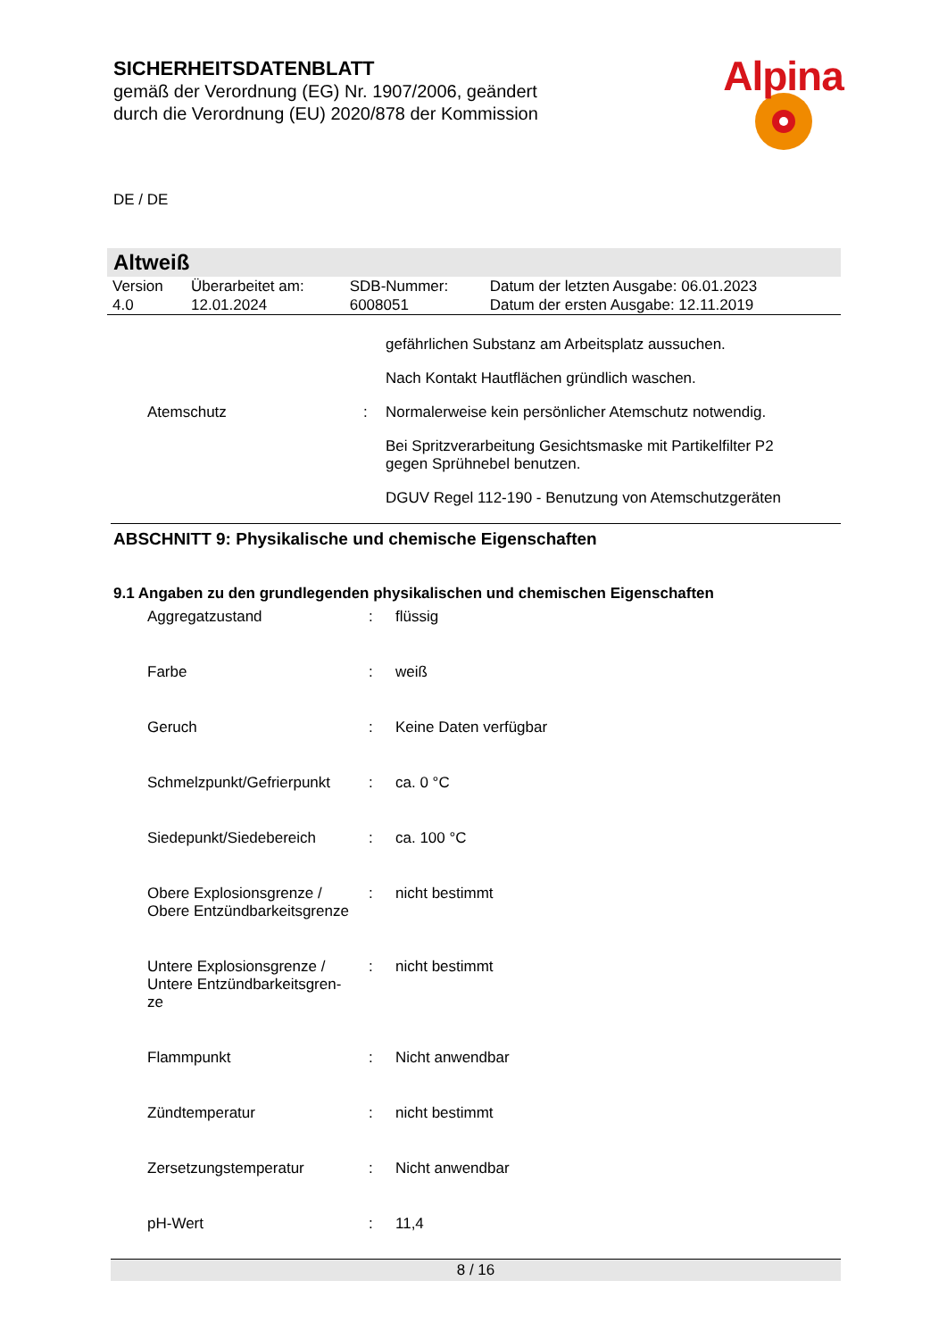SICHERHEITSDATENBLATT
gemäß der Verordnung (EG) Nr. 1907/2006, geändert
durch die Verordnung (EU) 2020/878 der Kommission
Alpina
DE / DE
Altweiß
| Version 4.0 | Überarbeitet am: 12.01.2024 | SDB-Nummer: 6008051 | Datum der letzten Ausgabe: 06.01.2023 Datum der ersten Ausgabe: 12.11.2019 |
gefährlichen Substanz am Arbeitsplatz aussuchen.
Nach Kontakt Hautflächen gründlich waschen.
Atemschutz : Normalerweise kein persönlicher Atemschutz notwendig.
Bei Spritzverarbeitung Gesichtsmaske mit Partikelfilter P2
gegen Sprühnebel benutzen.
DGUV Regel 112-190 - Benutzung von Atemschutzgeräten
ABSCHNITT 9: Physikalische und chemische Eigenschaften
9.1 Angaben zu den grundlegenden physikalischen und chemischen Eigenschaften
Aggregatzustand : flüssig
Farbe : weiß
Geruch : Keine Daten verfügbar
Schmelzpunkt/Gefrierpunkt
: ca. 0 °C
Siedepunkt/Siedebereich : ca. 100 °C
Obere Explosionsgrenze /
Obere Entzündbarkeitsgrenze
: nicht bestimmt
Untere Explosionsgrenze /
Untere Entzündbarkeitsgren-
ze
: nicht bestimmt
Flammpunkt : Nicht anwendbar
Zündtemperatur : nicht bestimmt
Zersetzungstemperatur : Nicht anwendbar
pH-Wert : 11,4
8 / 16